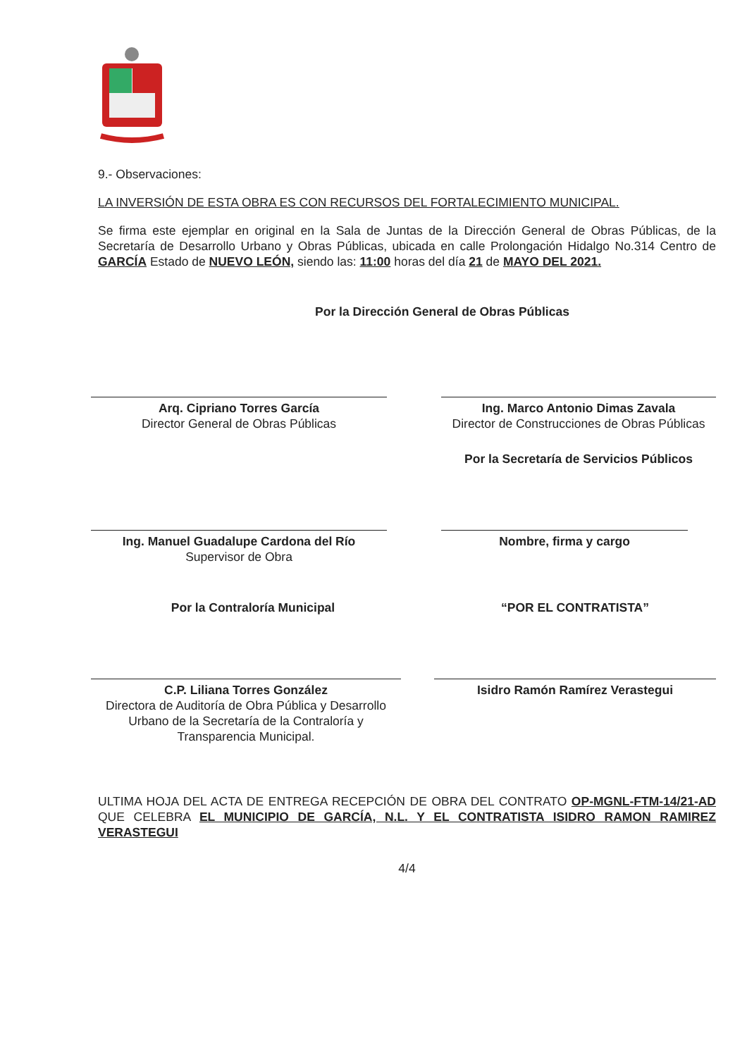9.- Observaciones:
LA INVERSIÓN DE ESTA OBRA ES CON RECURSOS DEL FORTALECIMIENTO MUNICIPAL.
Se firma este ejemplar en original en la Sala de Juntas de la Dirección General de Obras Públicas, de la Secretaría de Desarrollo Urbano y Obras Públicas, ubicada en calle Prolongación Hidalgo No.314 Centro de GARCÍA Estado de NUEVO LEÓN, siendo las: 11:00 horas del día 21 de MAYO DEL 2021.
Por la Dirección General de Obras Públicas
Arq. Cipriano Torres García
Director General de Obras Públicas
Ing. Marco Antonio Dimas Zavala
Director de Construcciones de Obras Públicas
Por la Secretaría de Servicios Públicos
Ing. Manuel Guadalupe Cardona del Río
Supervisor de Obra
Nombre, firma y cargo
Por la Contraloría Municipal “POR EL CONTRATISTA”
C.P. Liliana Torres González
Directora de Auditoría de Obra Pública y Desarrollo Urbano de la Secretaría de la Contraloría y Transparencia Municipal.
Isidro Ramón Ramírez Verastegui
ULTIMA HOJA DEL ACTA DE ENTREGA RECEPCIÓN DE OBRA DEL CONTRATO OP-MGNL-FTM-14/21-AD QUE CELEBRA EL MUNICIPIO DE GARCÍA, N.L. Y EL CONTRATISTA ISIDRO RAMON RAMIREZ VERASTEGUI
4/4